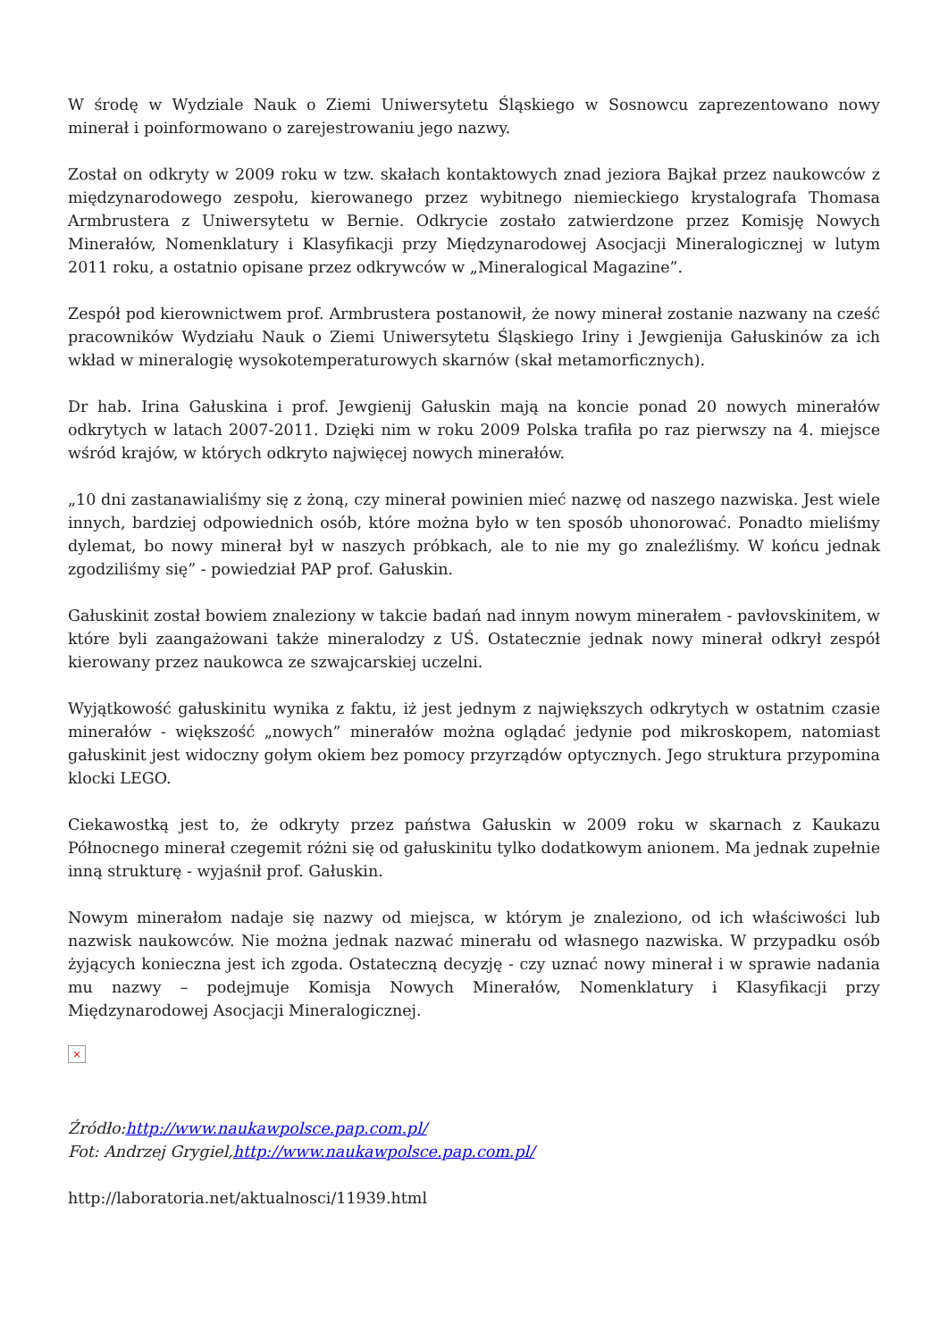W środę w Wydziale Nauk o Ziemi Uniwersytetu Śląskiego w Sosnowcu zaprezentowano nowy minerał i poinformowano o zarejestrowaniu jego nazwy.
Został on odkryty w 2009 roku w tzw. skałach kontaktowych znad jeziora Bajkał przez naukowców z międzynarodowego zespołu, kierowanego przez wybitnego niemieckiego krystalografa Thomasa Armbrustera z Uniwersytetu w Bernie. Odkrycie zostało zatwierdzone przez Komisję Nowych Minerałów, Nomenklatury i Klasyfikacji przy Międzynarodowej Asocjacji Mineralogicznej w lutym 2011 roku, a ostatnio opisane przez odkrywców w „Mineralogical Magazine”.
Zespół pod kierownictwem prof. Armbrustera postanowił, że nowy minerał zostanie nazwany na cześć pracowników Wydziału Nauk o Ziemi Uniwersytetu Śląskiego Iriny i Jewgienija Gałuskinów za ich wkład w mineralogię wysokotemperaturowych skarnów (skał metamorficznych).
Dr hab. Irina Gałuskina i prof. Jewgienij Gałuskin mają na koncie ponad 20 nowych minerałów odkrytych w latach 2007-2011. Dzięki nim w roku 2009 Polska trafiła po raz pierwszy na 4. miejsce wśród krajów, w których odkryto najwięcej nowych minerałów.
„10 dni zastanawialiśmy się z żoną, czy minerał powinien mieć nazwę od naszego nazwiska. Jest wiele innych, bardziej odpowiednich osób, które można było w ten sposób uhonorować. Ponadto mieliśmy dylemat, bo nowy minerał był w naszych próbkach, ale to nie my go znaleźliśmy. W końcu jednak zgodziliśmy się” - powiedział PAP prof. Gałuskin.
Gałuskinit został bowiem znaleziony w takcie badań nad innym nowym minerałem - pavłovskinitem, w które byli zaangażowani także mineralodzy z UŚ. Ostatecznie jednak nowy minerał odkrył zespół kierowany przez naukowca ze szwajcarskiej uczelni.
Wyjątkowość gałuskinitu wynika z faktu, iż jest jednym z największych odkrytych w ostatnim czasie minerałów - większość „nowych” minerałów można oglądać jedynie pod mikroskopem, natomiast gałuskinit jest widoczny gołym okiem bez pomocy przyrządów optycznych. Jego struktura przypomina klocki LEGO.
Ciekawostką jest to, że odkryty przez państwa Gałuskin w 2009 roku w skarnach z Kaukazu Północnego minerał czegemit różni się od gałuskinitu tylko dodatkowym anionem. Ma jednak zupełnie inną strukturę - wyjaśnił prof. Gałuskin.
Nowym minerałom nadaje się nazwy od miejsca, w którym je znaleziono, od ich właściwości lub nazwisk naukowców. Nie można jednak nazwać minerału od własnego nazwiska. W przypadku osób żyjących konieczna jest ich zgoda. Ostateczną decyzję - czy uznać nowy minerał i w sprawie nadania mu nazwy – podejmuje Komisja Nowych Minerałów, Nomenklatury i Klasyfikacji przy Międzynarodowej Asocjacji Mineralogicznej.
×
Źródło:http://www.naukawpolsce.pap.com.pl/
Fot: Andrzej Grygiel,http://www.naukawpolsce.pap.com.pl/
http://laboratoria.net/aktualnosci/11939.html